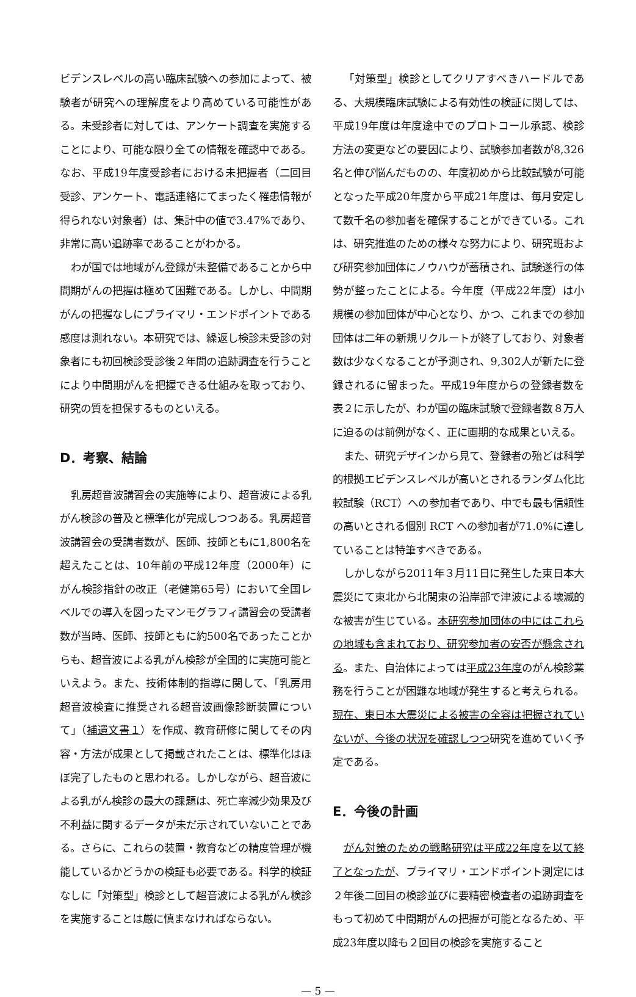ビデンスレベルの高い臨床試験への参加によって、被験者が研究への理解度をより高めている可能性がある。未受診者に対しては、アンケート調査を実施することにより、可能な限り全ての情報を確認中である。なお、平成19年度受診者における未把握者（二回目受診、アンケート、電話連絡にてまったく罹患情報が得られない対象者）は、集計中の値で3.47%であり、非常に高い追跡率であることがわかる。
わが国では地域がん登録が未整備であることから中間期がんの把握は極めて困難である。しかし、中間期がんの把握なしにプライマリ・エンドポイントである感度は測れない。本研究では、繰返し検診未受診の対象者にも初回検診受診後２年間の追跡調査を行うことにより中間期がんを把握できる仕組みを取っており、研究の質を担保するものといえる。
D．考察、結論
乳房超音波講習会の実施等により、超音波による乳がん検診の普及と標準化が完成しつつある。乳房超音波講習会の受講者数が、医師、技師ともに1,800名を超えたことは、10年前の平成12年度（2000年）にがん検診指針の改正（老健第65号）において全国レベルでの導入を図ったマンモグラフィ講習会の受講者数が当時、医師、技師ともに約500名であったことからも、超音波による乳がん検診が全国的に実施可能といえよう。また、技術体制的指導に関して、「乳房用超音波検査に推奨される超音波画像診断装置について」（補遺文書１）を作成、教育研修に関してその内容・方法が成果として掲載されたことは、標準化はほぼ完了したものと思われる。しかしながら、超音波による乳がん検診の最大の課題は、死亡率減少効果及び不利益に関するデータが未だ示されていないことである。さらに、これらの装置・教育などの精度管理が機能しているかどうかの検証も必要である。科学的検証なしに「対策型」検診として超音波による乳がん検診を実施することは厳に慎まなければならない。
「対策型」検診としてクリアすべきハードルである、大規模臨床試験による有効性の検証に関しては、平成19年度は年度途中でのプロトコール承認、検診方法の変更などの要因により、試験参加者数が8,326名と伸び悩んだものの、年度初めから比較試験が可能となった平成20年度から平成21年度は、毎月安定して数千名の参加者を確保することができている。これは、研究推進のための様々な努力により、研究班および研究参加団体にノウハウが蓄積され、試験遂行の体勢が整ったことによる。今年度（平成22年度）は小規模の参加団体が中心となり、かつ、これまでの参加団体は二年の新規リクルートが終了しており、対象者数は少なくなることが予測され、9,302人が新たに登録されるに留まった。平成19年度からの登録者数を表２に示したが、わが国の臨床試験で登録者数８万人に迫るのは前例がなく、正に画期的な成果といえる。
また、研究デザインから見て、登録者の殆どは科学的根拠エビデンスレベルが高いとされるランダム化比較試験（RCT）への参加者であり、中でも最も信頼性の高いとされる個別 RCT への参加者が71.0%に達していることは特筆すべきである。
しかしながら2011年３月11日に発生した東日本大震災にて東北から北関東の沿岸部で津波による壊滅的な被害が生じている。本研究参加団体の中にはこれらの地域も含まれており、研究参加者の安否が懸念される。また、自治体によっては平成23年度のがん検診業務を行うことが困難な地域が発生すると考えられる。現在、東日本大震災による被害の全容は把握されていないが、今後の状況を確認しつつ研究を進めていく予定である。
E．今後の計画
がん対策のための戦略研究は平成22年度を以て終了となったが、プライマリ・エンドポイント測定には２年後二回目の検診並びに要精密検査者の追跡調査をもって初めて中間期がんの把握が可能となるため、平成23年度以降も２回目の検診を実施すること
— 5 —